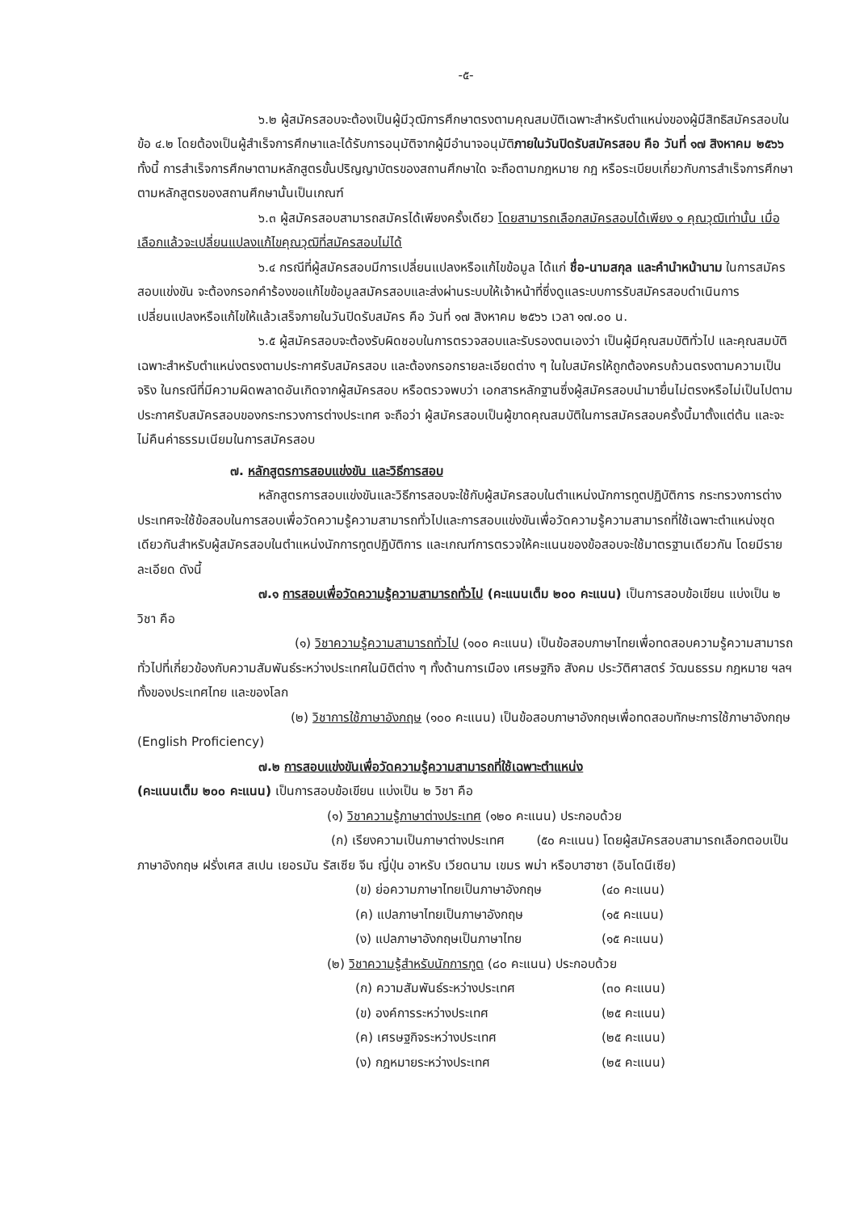-๕-
๖.๒ ผู้สมัครสอบจะต้องเป็นผู้มีวุฒิการศึกษาตรงตามคุณสมบัติเฉพาะสำหรับตำแหน่งของผู้มีสิทธิสมัครสอบในข้อ ๔.๒ โดยต้องเป็นผู้สำเร็จการศึกษาและได้รับการอนุมัติจากผู้มีอำนาจอนุมัติภายในวันปิดรับสมัครสอบ คือ วันที่ ๑๗ สิงหาคม ๒๕๖๖ ทั้งนี้ การสำเร็จการศึกษาตามหลักสูตรขั้นปริญญาบัตรของสถานศึกษาใด จะถือตามกฎหมาย กฎ หรือระเบียบเกี่ยวกับการสำเร็จการศึกษาตามหลักสูตรของสถานศึกษานั้นเป็นเกณฑ์
๖.๓ ผู้สมัครสอบสามารถสมัครได้เพียงครั้งเดียว โดยสามารถเลือกสมัครสอบได้เพียง ๑ คุณวุฒิเท่านั้น เมื่อเลือกแล้วจะเปลี่ยนแปลงแก้ไขคุณวุฒิที่สมัครสอบไม่ได้
๖.๔ กรณีที่ผู้สมัครสอบมีการเปลี่ยนแปลงหรือแก้ไขข้อมูล ได้แก่ ชื่อ-นามสกุล และคำนำหน้านาม ในการสมัครสอบแข่งขัน จะต้องกรอกคำร้องขอแก้ไขข้อมูลสมัครสอบและส่งผ่านระบบให้เจ้าหน้าที่ซึ่งดูแลระบบการรับสมัครสอบดำเนินการเปลี่ยนแปลงหรือแก้ไขให้แล้วเสร็จภายในวันปิดรับสมัคร คือ วันที่ ๑๗ สิงหาคม ๒๕๖๖ เวลา ๑๗.๐๐ น.
๖.๕ ผู้สมัครสอบจะต้องรับผิดชอบในการตรวจสอบและรับรองตนเองว่า เป็นผู้มีคุณสมบัติทั่วไป และคุณสมบัติเฉพาะสำหรับตำแหน่งตรงตามประกาศรับสมัครสอบ และต้องกรอกรายละเอียดต่าง ๆ ในใบสมัครให้ถูกต้องครบถ้วนตรงตามความเป็นจริง ในกรณีที่มีความผิดพลาดอันเกิดจากผู้สมัครสอบ หรือตรวจพบว่า เอกสารหลักฐานซึ่งผู้สมัครสอบนำมายื่นไม่ตรงหรือไม่เป็นไปตามประกาศรับสมัครสอบของกระทรวงการต่างประเทศ จะถือว่า ผู้สมัครสอบเป็นผู้ขาดคุณสมบัติในการสมัครสอบครั้งนี้มาตั้งแต่ต้น และจะไม่คืนค่าธรรมเนียมในการสมัครสอบ
๗. หลักสูตรการสอบแข่งขัน และวิธีการสอบ
หลักสูตรการสอบแข่งขันและวิธีการสอบจะใช้กับผู้สมัครสอบในตำแหน่งนักการทูตปฏิบัติการ กระทรวงการต่างประเทศจะใช้ข้อสอบในการสอบเพื่อวัดความรู้ความสามารถทั่วไปและการสอบแข่งขันเพื่อวัดความรู้ความสามารถที่ใช้เฉพาะตำแหน่งชุดเดียวกันสำหรับผู้สมัครสอบในตำแหน่งนักการทูตปฏิบัติการ และเกณฑ์การตรวจให้คะแนนของข้อสอบจะใช้มาตรฐานเดียวกัน โดยมีรายละเอียด ดังนี้
๗.๑ การสอบเพื่อวัดความรู้ความสามารถทั่วไป (คะแนนเต็ม ๒๐๐ คะแนน) เป็นการสอบข้อเขียน แบ่งเป็น ๒ วิชา คือ
(๑) วิชาความรู้ความสามารถทั่วไป (๑๐๐ คะแนน) เป็นข้อสอบภาษาไทยเพื่อทดสอบความรู้ความสามารถทั่วไปที่เกี่ยวข้องกับความสัมพันธ์ระหว่างประเทศในมิติต่าง ๆ ทั้งด้านการเมือง เศรษฐกิจ สังคม ประวัติศาสตร์ วัฒนธรรม กฎหมาย ฯลฯ ทั้งของประเทศไทย และของโลก
(๒) วิชาการใช้ภาษาอังกฤษ (๑๐๐ คะแนน) เป็นข้อสอบภาษาอังกฤษเพื่อทดสอบทักษะการใช้ภาษาอังกฤษ (English Proficiency)
๗.๒ การสอบแข่งขันเพื่อวัดความรู้ความสามารถที่ใช้เฉพาะตำแหน่ง
(คะแนนเต็ม ๒๐๐ คะแนน) เป็นการสอบข้อเขียน แบ่งเป็น ๒ วิชา คือ
(๑) วิชาความรู้ภาษาต่างประเทศ (๑๒๐ คะแนน) ประกอบด้วย
(ก) เรียงความเป็นภาษาต่างประเทศ (๕๐ คะแนน) โดยผู้สมัครสอบสามารถเลือกตอบเป็นภาษาอังกฤษ ฝรั่งเศส สเปน เยอรมัน รัสเซีย จีน ญี่ปุ่น อาหรับ เวียดนาม เขมร พม่า หรือบาฮาซา (อินโดนีเซีย)
(ข) ย่อความภาษาไทยเป็นภาษาอังกฤษ (๔๐ คะแนน)
(ค) แปลภาษาไทยเป็นภาษาอังกฤษ (๑๕ คะแนน)
(ง) แปลภาษาอังกฤษเป็นภาษาไทย (๑๕ คะแนน)
(๒) วิชาความรู้สำหรับนักการทูต (๘๐ คะแนน) ประกอบด้วย
(ก) ความสัมพันธ์ระหว่างประเทศ (๓๐ คะแนน)
(ข) องค์การระหว่างประเทศ (๒๕ คะแนน)
(ค) เศรษฐกิจระหว่างประเทศ (๒๕ คะแนน)
(ง) กฎหมายระหว่างประเทศ (๒๕ คะแนน)